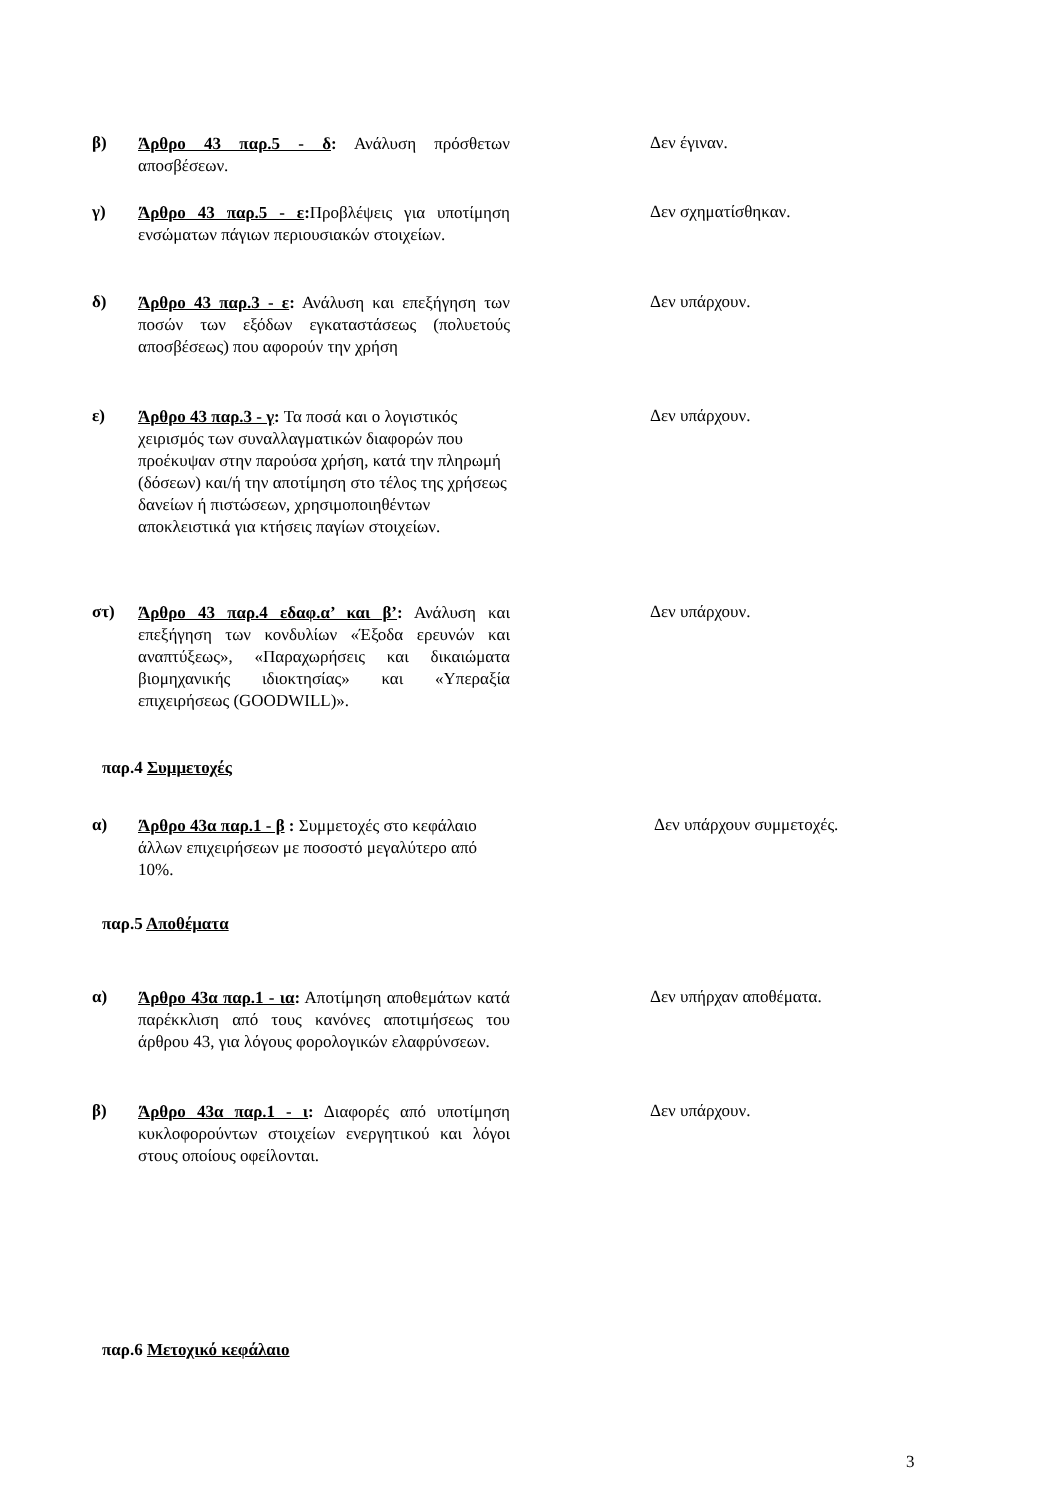β)
Άρθρο 43 παρ.5 - δ: Ανάλυση πρόσθετων αποσβέσεων.
Δεν έγιναν.
γ)
Άρθρο 43 παρ.5 - ε: Προβλέψεις για υποτίμηση ενσώματων πάγιων περιουσιακών στοιχείων.
Δεν σχηματίσθηκαν.
δ)
Άρθρο 43 παρ.3 - ε: Ανάλυση και επεξήγηση των ποσών των εξόδων εγκαταστάσεως (πολυετούς αποσβέσεως) που αφορούν την χρήση
Δεν υπάρχουν.
ε)
Άρθρο 43 παρ.3 - γ: Τα ποσά και ο λογιστικός χειρισμός των συναλλαγματικών διαφορών που προέκυψαν στην παρούσα χρήση, κατά την πληρωμή (δόσεων) και/ή την αποτίμηση στο τέλος της χρήσεως δανείων ή πιστώσεων, χρησιμοποιηθέντων αποκλειστικά για κτήσεις παγίων στοιχείων.
Δεν υπάρχουν.
στ)
Άρθρο 43 παρ.4 εδαφ.α’ και β’: Ανάλυση και επεξήγηση των κονδυλίων «Έξοδα ερευνών και αναπτύξεως», «Παραχωρήσεις και δικαιώματα βιομηχανικής ιδιοκτησίας» και «Υπεραξία επιχειρήσεως (GOODWILL)».
Δεν υπάρχουν.
παρ.4 Συμμετοχές
α)
Άρθρο 43α παρ.1 - β : Συμμετοχές στο κεφάλαιο άλλων επιχειρήσεων με ποσοστό μεγαλύτερο από 10%.
Δεν υπάρχουν συμμετοχές.
παρ.5 Αποθέματα
α)
Άρθρο 43α παρ.1 - ια: Αποτίμηση αποθεμάτων κατά παρέκκλιση από τους κανόνες αποτιμήσεως του άρθρου 43, για λόγους φορολογικών ελαφρύνσεων.
Δεν υπήρχαν αποθέματα.
β)
Άρθρο 43α παρ.1 - ι: Διαφορές από υποτίμηση κυκλοφορούντων στοιχείων ενεργητικού και λόγοι στους οποίους οφείλονται.
Δεν υπάρχουν.
παρ.6 Μετοχικό κεφάλαιο
3